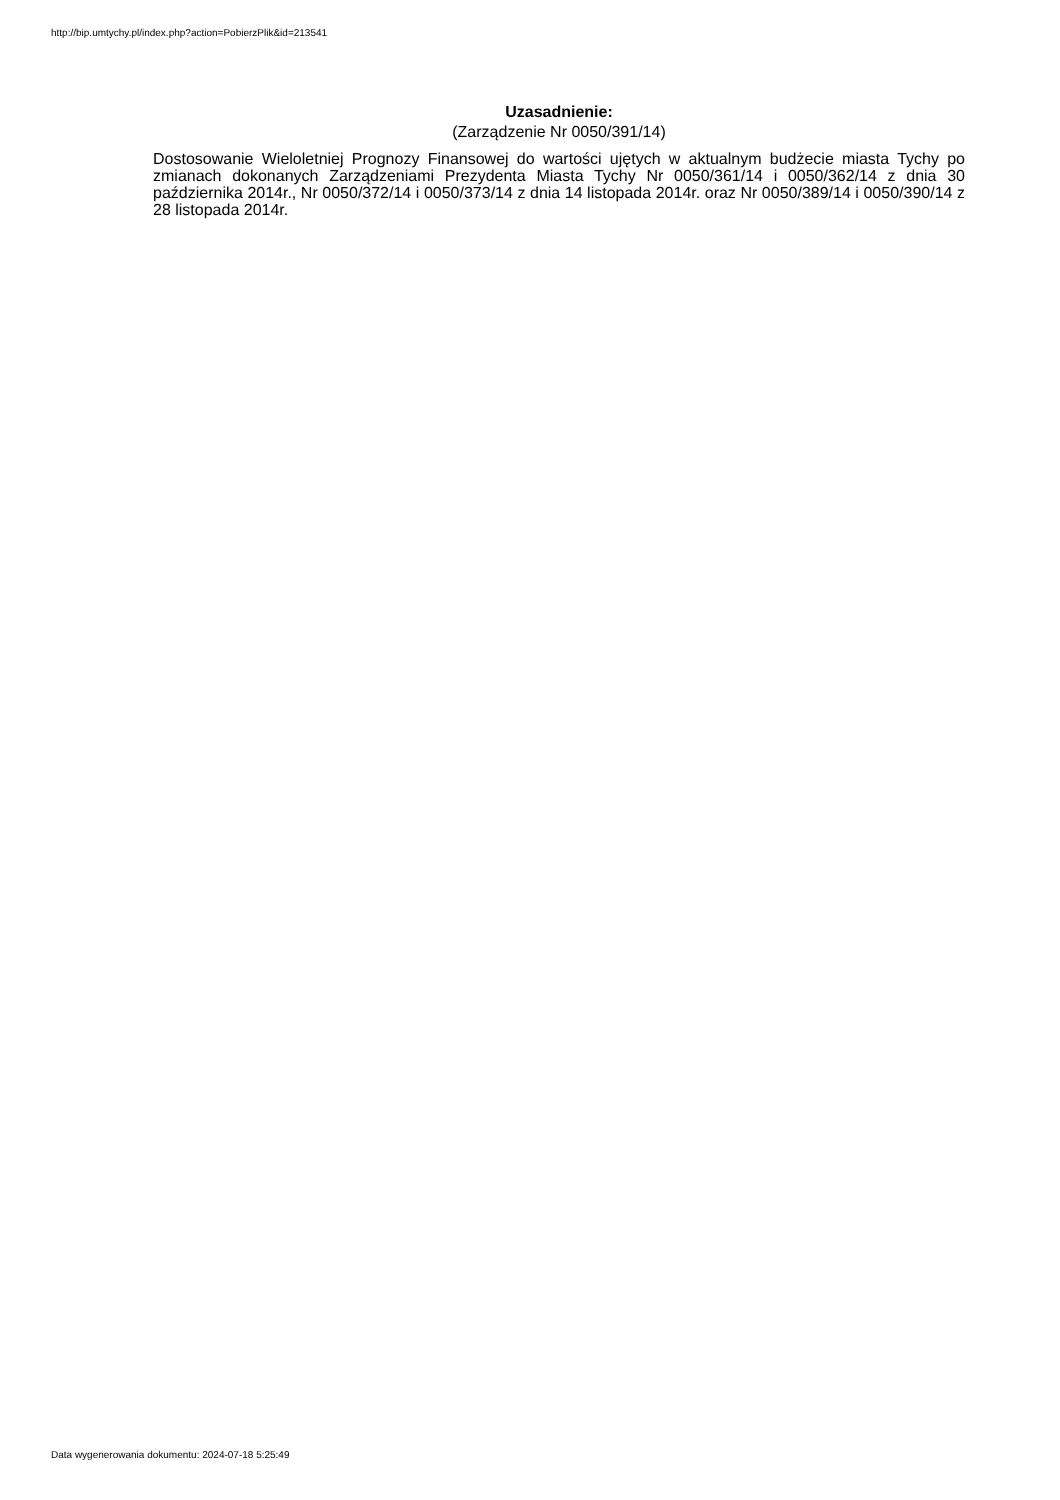http://bip.umtychy.pl/index.php?action=PobierzPlik&id=213541
Uzasadnienie:
(Zarządzenie Nr 0050/391/14)
Dostosowanie Wieloletniej Prognozy Finansowej do wartości ujętych w aktualnym budżecie miasta Tychy po zmianach dokonanych Zarządzeniami Prezydenta Miasta Tychy Nr 0050/361/14 i 0050/362/14 z dnia 30 października 2014r., Nr 0050/372/14 i 0050/373/14 z dnia 14 listopada 2014r. oraz Nr 0050/389/14 i 0050/390/14 z 28 listopada 2014r.
Data wygenerowania dokumentu: 2024-07-18 5:25:49